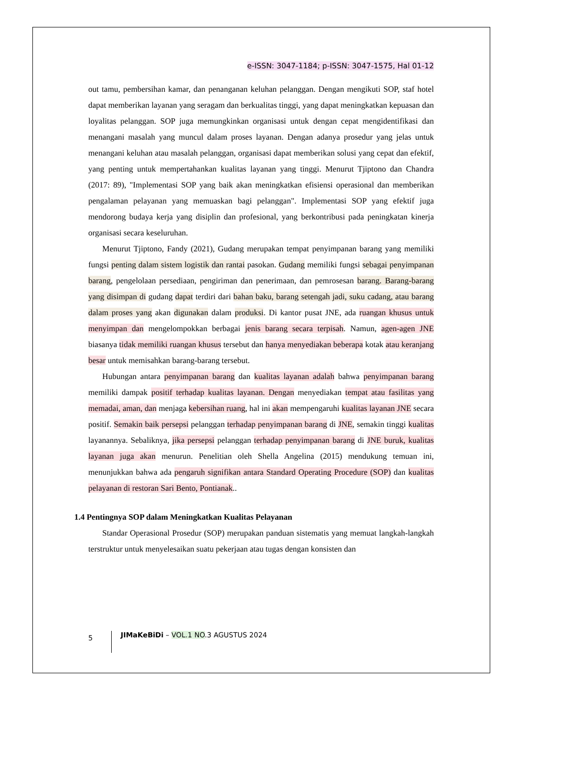e-ISSN: 3047-1184; p-ISSN: 3047-1575, Hal 01-12
out tamu, pembersihan kamar, dan penanganan keluhan pelanggan. Dengan mengikuti SOP, staf hotel dapat memberikan layanan yang seragam dan berkualitas tinggi, yang dapat meningkatkan kepuasan dan loyalitas pelanggan. SOP juga memungkinkan organisasi untuk dengan cepat mengidentifikasi dan menangani masalah yang muncul dalam proses layanan. Dengan adanya prosedur yang jelas untuk menangani keluhan atau masalah pelanggan, organisasi dapat memberikan solusi yang cepat dan efektif, yang penting untuk mempertahankan kualitas layanan yang tinggi. Menurut Tjiptono dan Chandra (2017: 89), "Implementasi SOP yang baik akan meningkatkan efisiensi operasional dan memberikan pengalaman pelayanan yang memuaskan bagi pelanggan". Implementasi SOP yang efektif juga mendorong budaya kerja yang disiplin dan profesional, yang berkontribusi pada peningkatan kinerja organisasi secara keseluruhan.
Menurut Tjiptono, Fandy (2021), Gudang merupakan tempat penyimpanan barang yang memiliki fungsi penting dalam sistem logistik dan rantai pasokan. Gudang memiliki fungsi sebagai penyimpanan barang, pengelolaan persediaan, pengiriman dan penerimaan, dan pemrosesan barang. Barang-barang yang disimpan di gudang dapat terdiri dari bahan baku, barang setengah jadi, suku cadang, atau barang dalam proses yang akan digunakan dalam produksi. Di kantor pusat JNE, ada ruangan khusus untuk menyimpan dan mengelompokkan berbagai jenis barang secara terpisah. Namun, agen-agen JNE biasanya tidak memiliki ruangan khusus tersebut dan hanya menyediakan beberapa kotak atau keranjang besar untuk memisahkan barang-barang tersebut.
Hubungan antara penyimpanan barang dan kualitas layanan adalah bahwa penyimpanan barang memiliki dampak positif terhadap kualitas layanan. Dengan menyediakan tempat atau fasilitas yang memadai, aman, dan menjaga kebersihan ruang, hal ini akan mempengaruhi kualitas layanan JNE secara positif. Semakin baik persepsi pelanggan terhadap penyimpanan barang di JNE, semakin tinggi kualitas layanannya. Sebaliknya, jika persepsi pelanggan terhadap penyimpanan barang di JNE buruk, kualitas layanan juga akan menurun. Penelitian oleh Shella Angelina (2015) mendukung temuan ini, menunjukkan bahwa ada pengaruh signifikan antara Standard Operating Procedure (SOP) dan kualitas pelayanan di restoran Sari Bento, Pontianak..
1.4 Pentingnya SOP dalam Meningkatkan Kualitas Pelayanan
Standar Operasional Prosedur (SOP) merupakan panduan sistematis yang memuat langkah-langkah terstruktur untuk menyelesaikan suatu pekerjaan atau tugas dengan konsisten dan
5 JIMaKeBiDi – VOL.1 NO.3 AGUSTUS 2024